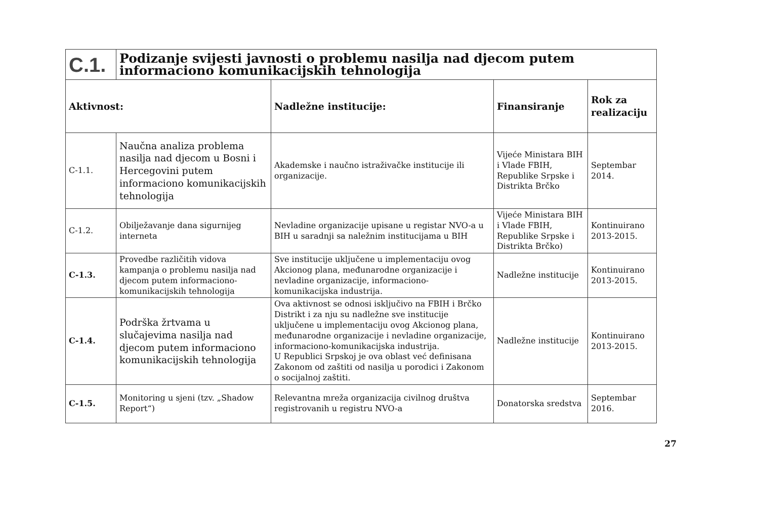| C.1. | Podizanje svijesti javnosti o problemu nasilja nad djecom putem informaciono komunikacijskih tehnologija | | | |
| Aktivnost: | | Nadležne institucije: | Finansiranje | Rok za realizaciju |
| C-1.1. | Naučna analiza problema nasilja nad djecom u Bosni i Hercegovini putem informaciono komunikacijskih tehnologija | Akademske i naučno istraživačke institucije ili organizacije. | Vijeće Ministara BIH i Vlade FBIH, Republike Srpske i Distrikta Brčko | Septembar 2014. |
| C-1.2. | Obilježavanje dana sigurnijeg interneta | Nevladine organizacije upisane u registar NVO-a u BIH u saradnji sa naležnim institucijama u BIH | Vijeće Ministara BIH i Vlade FBIH, Republike Srpske i Distrikta Brčko) | Kontinuirano 2013-2015. |
| C-1.3. | Provedbe različitih vidova kampanja o problemu nasilja nad djecom putem informaciono-komunikacijskih tehnologija | Sve institucije uključene u implementaciju ovog Akcionog plana, međunarodne organizacije i nevladine organizacije, informaciono-komunikacijska industrija. | Nadležne institucije | Kontinuirano 2013-2015. |
| C-1.4. | Podrška žrtvama u slučajevima nasilja nad djecom putem informaciono komunikacijskih tehnologija | Ova aktivnost se odnosi isključivo na FBIH i Brčko Distrikt i za nju su nadležne sve institucije uključene u implementaciju ovog Akcionog plana, međunarodne organizacije i nevladine organizacije, informaciono-komunikacijska industrija. U Republici Srpskoj je ova oblast već definisana Zakonom od zaštiti od nasilja u porodici i Zakonom o socijalnoj zaštiti. | Nadležne institucije | Kontinuirano 2013-2015. |
| C-1.5. | Monitoring u sjeni (tzv. „Shadow Report“) | Relevantna mreža organizacija civilnog društva registrovanih u registru NVO-a | Donatorska sredstva | Septembar 2016. |
27